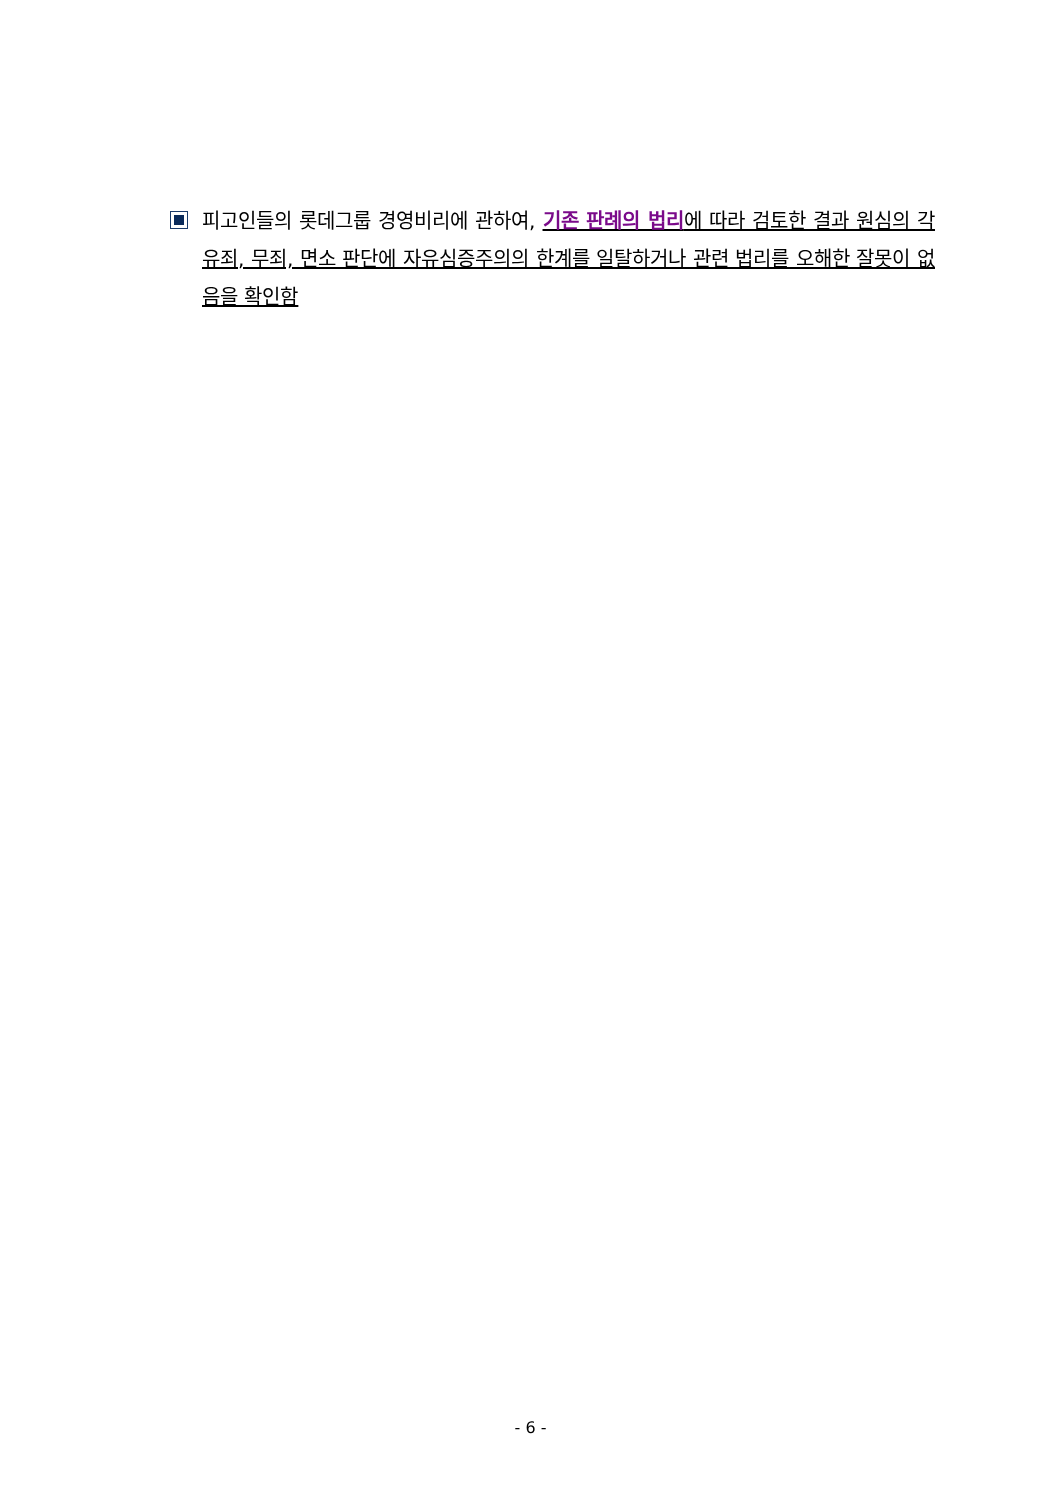피고인들의 롯데그룹 경영비리에 관하여, 기존 판례의 법리에 따라 검토한 결과 원심의 각 유죄, 무죄, 면소 판단에 자유심증주의의 한계를 일탈하거나 관련 법리를 오해한 잘못이 없음을 확인함
- 6 -